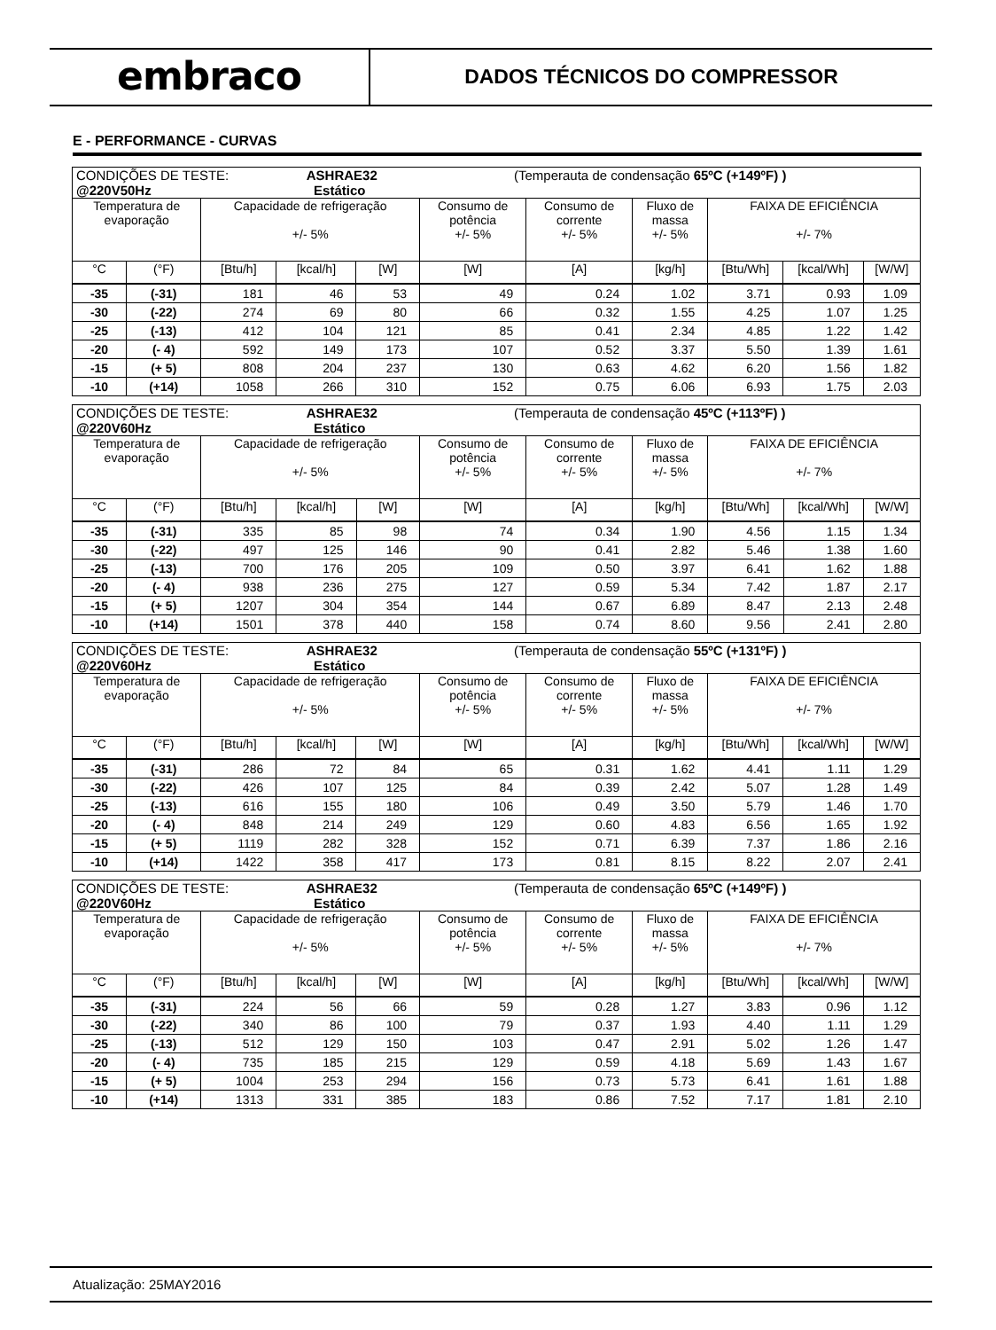embraco
DADOS TÉCNICOS DO COMPRESSOR
E - PERFORMANCE - CURVAS
| CONDIÇÕES DE TESTE: ASHRAE32 (Temperauta de condensação 65ºC (+149ºF) ) @220V50Hz Estático | | | | | | | | | | |
| Temperatura de evaporação | | Capacidade de refrigeração +/- 5% | | | Consumo de potência +/- 5% | Consumo de corrente +/- 5% | Fluxo de massa +/- 5% | FAIXA DE EFICIÊNCIA +/- 7% | | |
| °C | (°F) | [Btu/h] | [kcal/h] | [W] | [W] | [A] | [kg/h] | [Btu/Wh] | [kcal/Wh] | [W/W] |
| -35 | (-31) | 181 | 46 | 53 | 49 | 0.24 | 1.02 | 3.71 | 0.93 | 1.09 |
| -30 | (-22) | 274 | 69 | 80 | 66 | 0.32 | 1.55 | 4.25 | 1.07 | 1.25 |
| -25 | (-13) | 412 | 104 | 121 | 85 | 0.41 | 2.34 | 4.85 | 1.22 | 1.42 |
| -20 | (- 4) | 592 | 149 | 173 | 107 | 0.52 | 3.37 | 5.50 | 1.39 | 1.61 |
| -15 | (+ 5) | 808 | 204 | 237 | 130 | 0.63 | 4.62 | 6.20 | 1.56 | 1.82 |
| -10 | (+14) | 1058 | 266 | 310 | 152 | 0.75 | 6.06 | 6.93 | 1.75 | 2.03 |
| CONDIÇÕES DE TESTE: ASHRAE32 (Temperauta de condensação 45ºC (+113ºF) ) @220V60Hz Estático | | | | | | | | | | |
| Temperatura de evaporação | | Capacidade de refrigeração +/- 5% | | | Consumo de potência +/- 5% | Consumo de corrente +/- 5% | Fluxo de massa +/- 5% | FAIXA DE EFICIÊNCIA +/- 7% | | |
| °C | (°F) | [Btu/h] | [kcal/h] | [W] | [W] | [A] | [kg/h] | [Btu/Wh] | [kcal/Wh] | [W/W] |
| -35 | (-31) | 335 | 85 | 98 | 74 | 0.34 | 1.90 | 4.56 | 1.15 | 1.34 |
| -30 | (-22) | 497 | 125 | 146 | 90 | 0.41 | 2.82 | 5.46 | 1.38 | 1.60 |
| -25 | (-13) | 700 | 176 | 205 | 109 | 0.50 | 3.97 | 6.41 | 1.62 | 1.88 |
| -20 | (- 4) | 938 | 236 | 275 | 127 | 0.59 | 5.34 | 7.42 | 1.87 | 2.17 |
| -15 | (+ 5) | 1207 | 304 | 354 | 144 | 0.67 | 6.89 | 8.47 | 2.13 | 2.48 |
| -10 | (+14) | 1501 | 378 | 440 | 158 | 0.74 | 8.60 | 9.56 | 2.41 | 2.80 |
| CONDIÇÕES DE TESTE: ASHRAE32 (Temperauta de condensação 55ºC (+131ºF) ) @220V60Hz Estático | | | | | | | | | | |
| Temperatura de evaporação | | Capacidade de refrigeração +/- 5% | | | Consumo de potência +/- 5% | Consumo de corrente +/- 5% | Fluxo de massa +/- 5% | FAIXA DE EFICIÊNCIA +/- 7% | | |
| °C | (°F) | [Btu/h] | [kcal/h] | [W] | [W] | [A] | [kg/h] | [Btu/Wh] | [kcal/Wh] | [W/W] |
| -35 | (-31) | 286 | 72 | 84 | 65 | 0.31 | 1.62 | 4.41 | 1.11 | 1.29 |
| -30 | (-22) | 426 | 107 | 125 | 84 | 0.39 | 2.42 | 5.07 | 1.28 | 1.49 |
| -25 | (-13) | 616 | 155 | 180 | 106 | 0.49 | 3.50 | 5.79 | 1.46 | 1.70 |
| -20 | (- 4) | 848 | 214 | 249 | 129 | 0.60 | 4.83 | 6.56 | 1.65 | 1.92 |
| -15 | (+ 5) | 1119 | 282 | 328 | 152 | 0.71 | 6.39 | 7.37 | 1.86 | 2.16 |
| -10 | (+14) | 1422 | 358 | 417 | 173 | 0.81 | 8.15 | 8.22 | 2.07 | 2.41 |
| CONDIÇÕES DE TESTE: ASHRAE32 (Temperauta de condensação 65ºC (+149ºF) ) @220V60Hz Estático | | | | | | | | | | |
| Temperatura de evaporação | | Capacidade de refrigeração +/- 5% | | | Consumo de potência +/- 5% | Consumo de corrente +/- 5% | Fluxo de massa +/- 5% | FAIXA DE EFICIÊNCIA +/- 7% | | |
| °C | (°F) | [Btu/h] | [kcal/h] | [W] | [W] | [A] | [kg/h] | [Btu/Wh] | [kcal/Wh] | [W/W] |
| -35 | (-31) | 224 | 56 | 66 | 59 | 0.28 | 1.27 | 3.83 | 0.96 | 1.12 |
| -30 | (-22) | 340 | 86 | 100 | 79 | 0.37 | 1.93 | 4.40 | 1.11 | 1.29 |
| -25 | (-13) | 512 | 129 | 150 | 103 | 0.47 | 2.91 | 5.02 | 1.26 | 1.47 |
| -20 | (- 4) | 735 | 185 | 215 | 129 | 0.59 | 4.18 | 5.69 | 1.43 | 1.67 |
| -15 | (+ 5) | 1004 | 253 | 294 | 156 | 0.73 | 5.73 | 6.41 | 1.61 | 1.88 |
| -10 | (+14) | 1313 | 331 | 385 | 183 | 0.86 | 7.52 | 7.17 | 1.81 | 2.10 |
Atualização: 25MAY2016